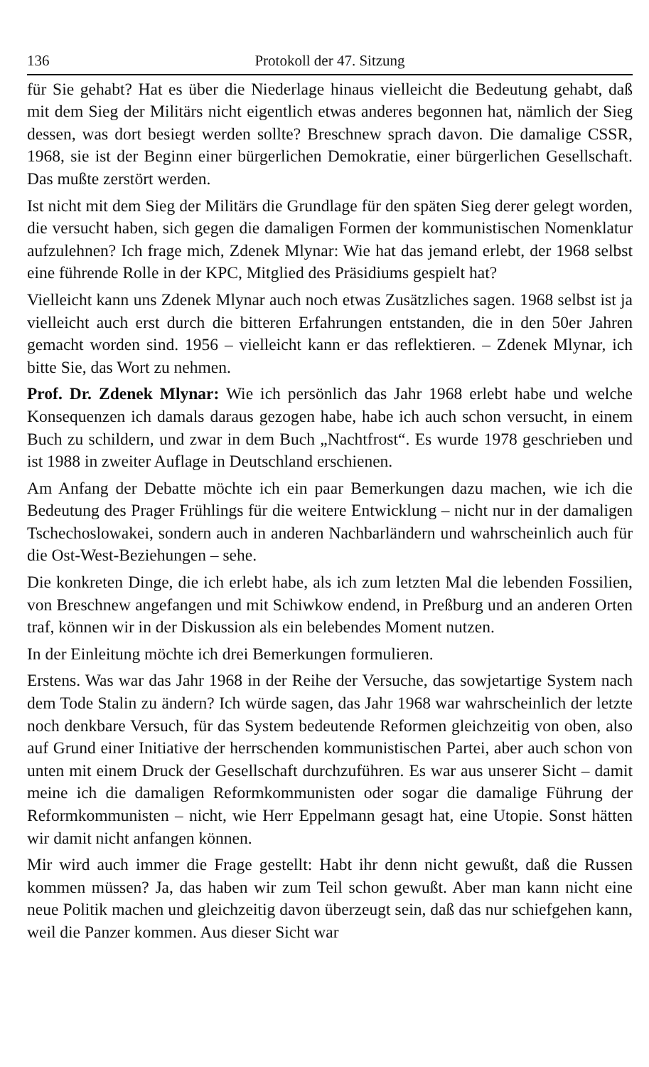136 Protokoll der 47. Sitzung
für Sie gehabt? Hat es über die Niederlage hinaus vielleicht die Bedeutung gehabt, daß mit dem Sieg der Militärs nicht eigentlich etwas anderes begonnen hat, nämlich der Sieg dessen, was dort besiegt werden sollte? Breschnew sprach davon. Die damalige CSSR, 1968, sie ist der Beginn einer bürgerlichen Demokratie, einer bürgerlichen Gesellschaft. Das mußte zerstört werden.
Ist nicht mit dem Sieg der Militärs die Grundlage für den späten Sieg derer gelegt worden, die versucht haben, sich gegen die damaligen Formen der kommunistischen Nomenklatur aufzulehnen? Ich frage mich, Zdenek Mlynar: Wie hat das jemand erlebt, der 1968 selbst eine führende Rolle in der KPC, Mitglied des Präsidiums gespielt hat?
Vielleicht kann uns Zdenek Mlynar auch noch etwas Zusätzliches sagen. 1968 selbst ist ja vielleicht auch erst durch die bitteren Erfahrungen entstanden, die in den 50er Jahren gemacht worden sind. 1956 – vielleicht kann er das reflektieren. – Zdenek Mlynar, ich bitte Sie, das Wort zu nehmen.
Prof. Dr. Zdenek Mlynar: Wie ich persönlich das Jahr 1968 erlebt habe und welche Konsequenzen ich damals daraus gezogen habe, habe ich auch schon versucht, in einem Buch zu schildern, und zwar in dem Buch „Nachtfrost“. Es wurde 1978 geschrieben und ist 1988 in zweiter Auflage in Deutschland erschienen.
Am Anfang der Debatte möchte ich ein paar Bemerkungen dazu machen, wie ich die Bedeutung des Prager Frühlings für die weitere Entwicklung – nicht nur in der damaligen Tschechoslowakei, sondern auch in anderen Nachbarländern und wahrscheinlich auch für die Ost-West-Beziehungen – sehe.
Die konkreten Dinge, die ich erlebt habe, als ich zum letzten Mal die lebenden Fossilien, von Breschnew angefangen und mit Schiwkow endend, in Preßburg und an anderen Orten traf, können wir in der Diskussion als ein belebendes Moment nutzen.
In der Einleitung möchte ich drei Bemerkungen formulieren.
Erstens. Was war das Jahr 1968 in der Reihe der Versuche, das sowjetartige System nach dem Tode Stalin zu ändern? Ich würde sagen, das Jahr 1968 war wahrscheinlich der letzte noch denkbare Versuch, für das System bedeutende Reformen gleichzeitig von oben, also auf Grund einer Initiative der herrschenden kommunistischen Partei, aber auch schon von unten mit einem Druck der Gesellschaft durchzuführen. Es war aus unserer Sicht – damit meine ich die damaligen Reformkommunisten oder sogar die damalige Führung der Reformkommunisten – nicht, wie Herr Eppelmann gesagt hat, eine Utopie. Sonst hätten wir damit nicht anfangen können.
Mir wird auch immer die Frage gestellt: Habt ihr denn nicht gewußt, daß die Russen kommen müssen? Ja, das haben wir zum Teil schon gewußt. Aber man kann nicht eine neue Politik machen und gleichzeitig davon überzeugt sein, daß das nur schiefgehen kann, weil die Panzer kommen. Aus dieser Sicht war